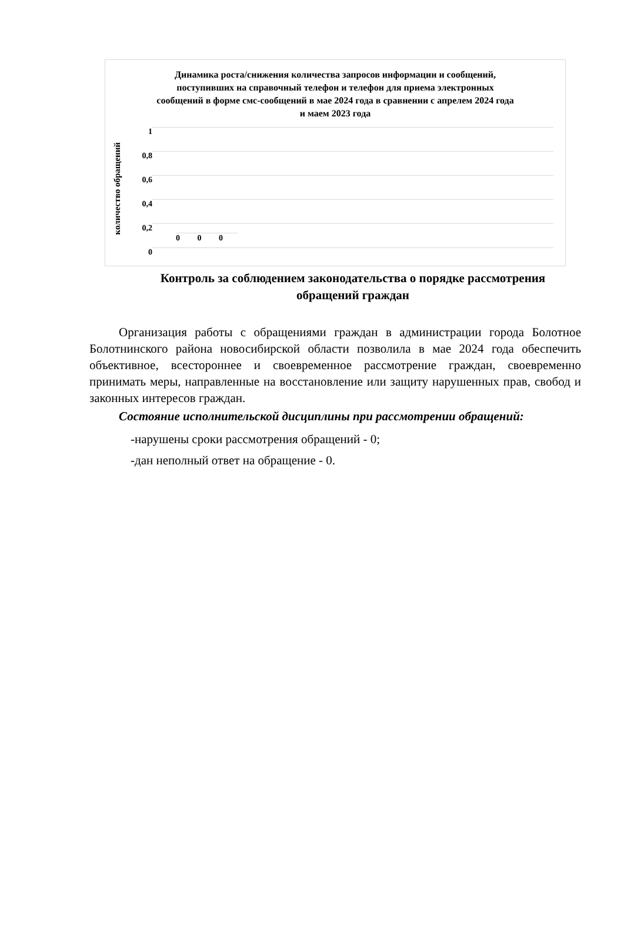Динамика роста/снижения количества запросов информации и сообщений, поступивших на справочный телефон и телефон для приема электронных сообщений в форме смс-сообщений в мае 2024 года в сравнении с апрелем 2024 года и маем 2023 года
количество обращений
1
0,8
0,6
0,4
0,2
0
0 0 0
Контроль за соблюдением законодательства о порядке рассмотрения обращений граждан
Организация работы с обращениями граждан в администрации города Болотное Болотнинского района новосибирской области позволила в мае 2024 года обеспечить объективное, всестороннее и своевременное рассмотрение граждан, своевременно принимать меры, направленные на восстановление или защиту нарушенных прав, свобод и законных интересов граждан.
Состояние исполнительской дисциплины при рассмотрении обращений:
-нарушены сроки рассмотрения обращений - 0;
-дан неполный ответ на обращение - 0.